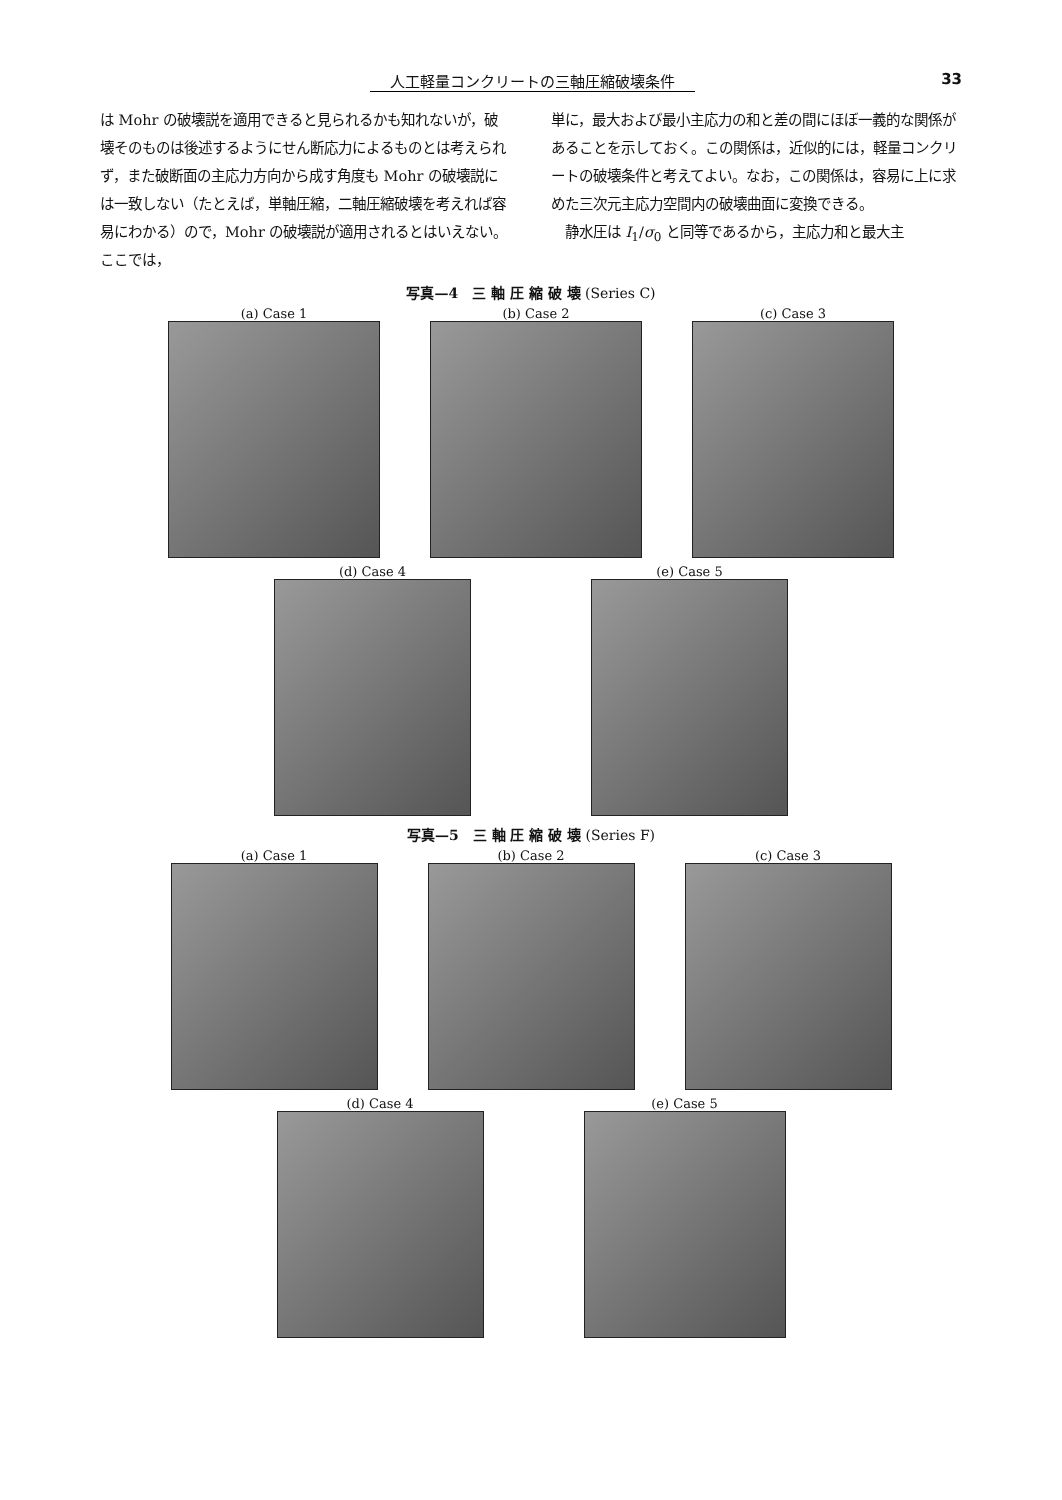人工軽量コンクリートの三軸圧縮破壊条件 33
は Mohr の破壊説を適用できると見られるかも知れないが，破壊そのものは後述するようにせん断応力によるものとは考えられず，また破断面の主応力方向から成す角度も Mohr の破壊説には一致しない（たとえば，単軸圧縮，二軸圧縮破壊を考えれば容易にわかる）ので，Mohr の破壊説が適用されるとはいえない。ここでは，
単に，最大および最小主応力の和と差の間にほぼ一義的な関係があることを示しておく。この関係は，近似的には，軽量コンクリートの破壊条件と考えてよい。なお，この関係は，容易に上に求めた三次元主応力空間内の破壊曲面に変換できる。
　静水圧は I<sub>1</sub>/σ<sub>0</sub> と同等であるから，主応力和と最大主
写真—4　三 軸 圧 縮 破 壊 (Series C)
(a) Case 1 (b) Case 2 (c) Case 3
(d) Case 4 (e) Case 5
写真—5　三 軸 圧 縮 破 壊 (Series F)
(a) Case 1 (b) Case 2 (c) Case 3
(d) Case 4 (e) Case 5